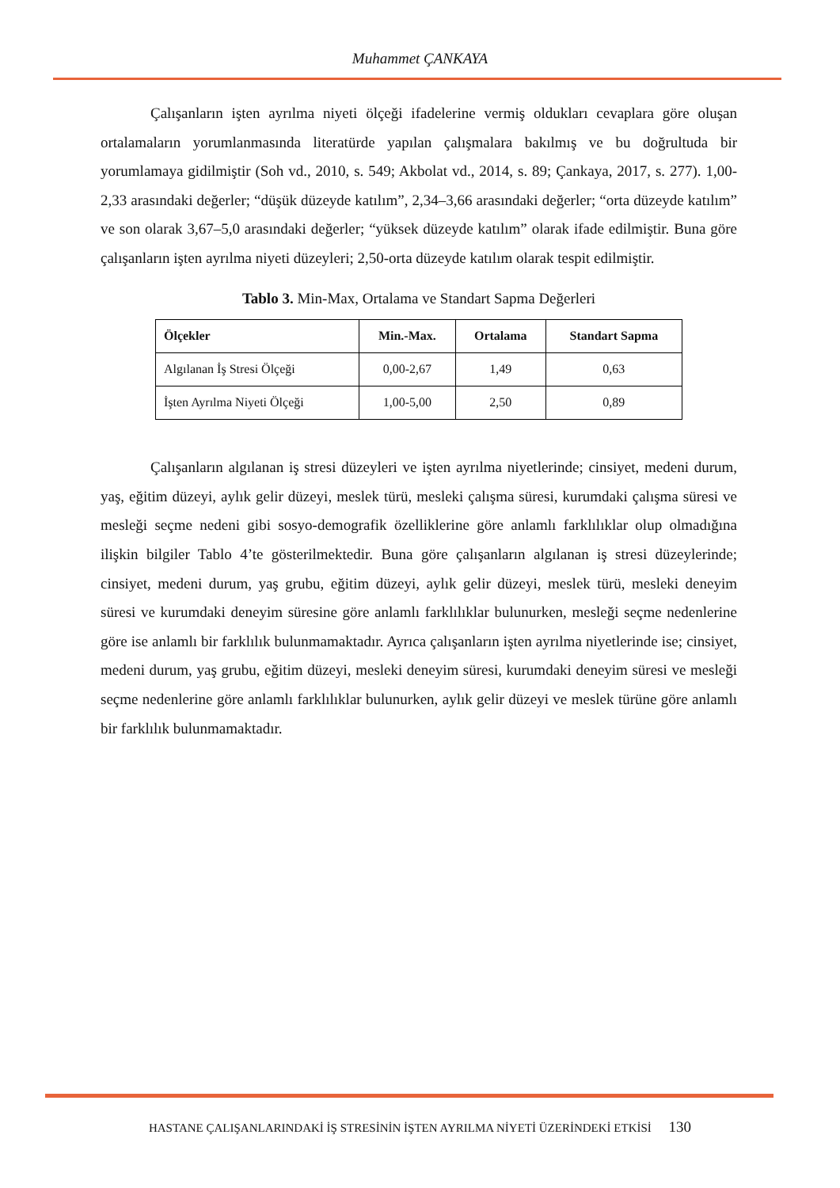Muhammet ÇANKAYA
Çalışanların işten ayrılma niyeti ölçeği ifadelerine vermiş oldukları cevaplara göre oluşan ortalamaların yorumlanmasında literatürde yapılan çalışmalara bakılmış ve bu doğrultuda bir yorumlamaya gidilmiştir (Soh vd., 2010, s. 549; Akbolat vd., 2014, s. 89; Çankaya, 2017, s. 277). 1,00-2,33 arasındaki değerler; “düşük düzeyde katılım”, 2,34–3,66 arasındaki değerler; “orta düzeyde katılım” ve son olarak 3,67–5,0 arasındaki değerler; “yüksek düzeyde katılım” olarak ifade edilmiştir. Buna göre çalışanların işten ayrılma niyeti düzeyleri; 2,50-orta düzeyde katılım olarak tespit edilmiştir.
Tablo 3. Min-Max, Ortalama ve Standart Sapma Değerleri
| Ölçekler | Min.-Max. | Ortalama | Standart Sapma |
| --- | --- | --- | --- |
| Algılanan İş Stresi Ölçeği | 0,00-2,67 | 1,49 | 0,63 |
| İşten Ayrılma Niyeti Ölçeği | 1,00-5,00 | 2,50 | 0,89 |
Çalışanların algılanan iş stresi düzeyleri ve işten ayrılma niyetlerinde; cinsiyet, medeni durum, yaş, eğitim düzeyi, aylık gelir düzeyi, meslek türü, mesleki çalışma süresi, kurumdaki çalışma süresi ve mesleği seçme nedeni gibi sosyo-demografik özelliklerine göre anlamlı farklılıklar olup olmadığına ilişkin bilgiler Tablo 4’te gösterilmektedir. Buna göre çalışanların algılanan iş stresi düzeylerinde; cinsiyet, medeni durum, yaş grubu, eğitim düzeyi, aylık gelir düzeyi, meslek türü, mesleki deneyim süresi ve kurumdaki deneyim süresine göre anlamlı farklılıklar bulunurken, mesleği seçme nedenlerine göre ise anlamlı bir farklılık bulunmamaktadır. Ayrıca çalışanların işten ayrılma niyetlerinde ise; cinsiyet, medeni durum, yaş grubu, eğitim düzeyi, mesleki deneyim süresi, kurumdaki deneyim süresi ve mesleği seçme nedenlerine göre anlamlı farklılıklar bulunurken, aylık gelir düzeyi ve meslek türüne göre anlamlı bir farklılık bulunmamaktadır.
HASTANE ÇALIŞANLARINDAKİ İŞ STRESİNİN İŞTEN AYRILMA NİYETİ ÜZERİNDEKİ ETKİSİ 130